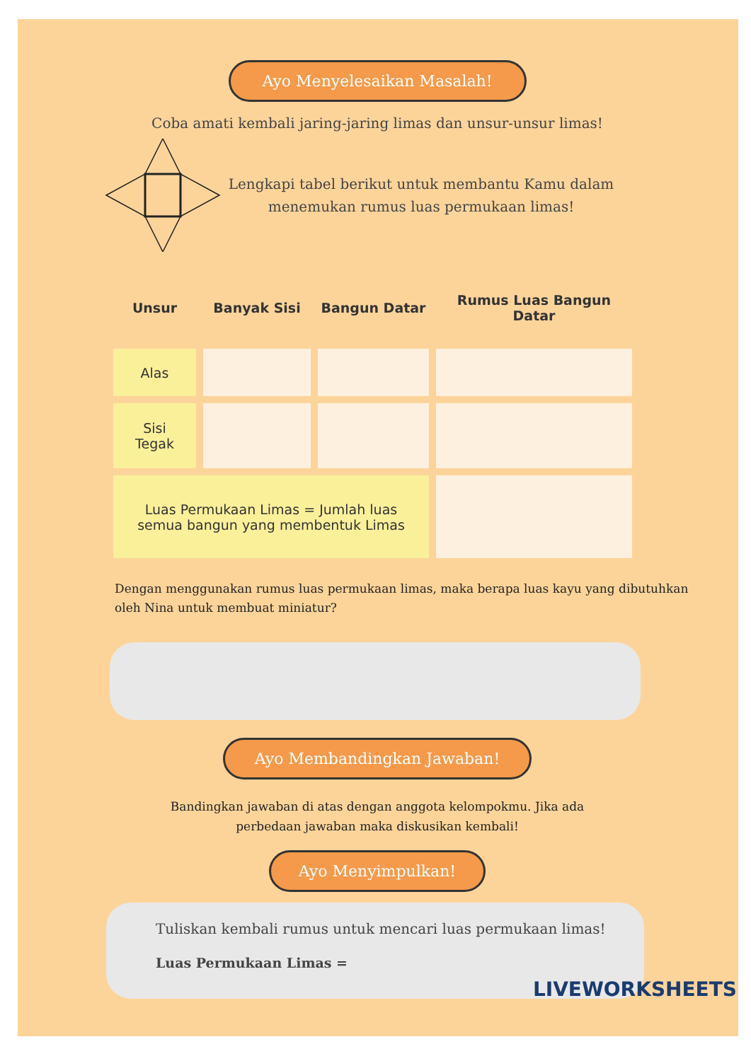Ayo Menyelesaikan Masalah!
Coba amati kembali jaring-jaring limas dan unsur-unsur limas!
Lengkapi tabel berikut untuk membantu Kamu dalam menemukan rumus luas permukaan limas!
| Unsur | Banyak Sisi | Bangun Datar | Rumus Luas Bangun Datar |
| --- | --- | --- | --- |
| Alas | | | |
| Sisi Tegak | | | |
| Luas Permukaan Limas = Jumlah luas semua bangun yang membentuk Limas | | | |
Dengan menggunakan rumus luas permukaan limas, maka berapa luas kayu yang dibutuhkan oleh Nina untuk membuat miniatur?
Ayo Membandingkan Jawaban!
Bandingkan jawaban di atas dengan anggota kelompokmu. Jika ada
perbedaan jawaban maka diskusikan kembali!
Ayo Menyimpulkan!
Tuliskan kembali rumus untuk mencari luas permukaan limas!
Luas Permukaan Limas =
LIVEWORKSHEETS